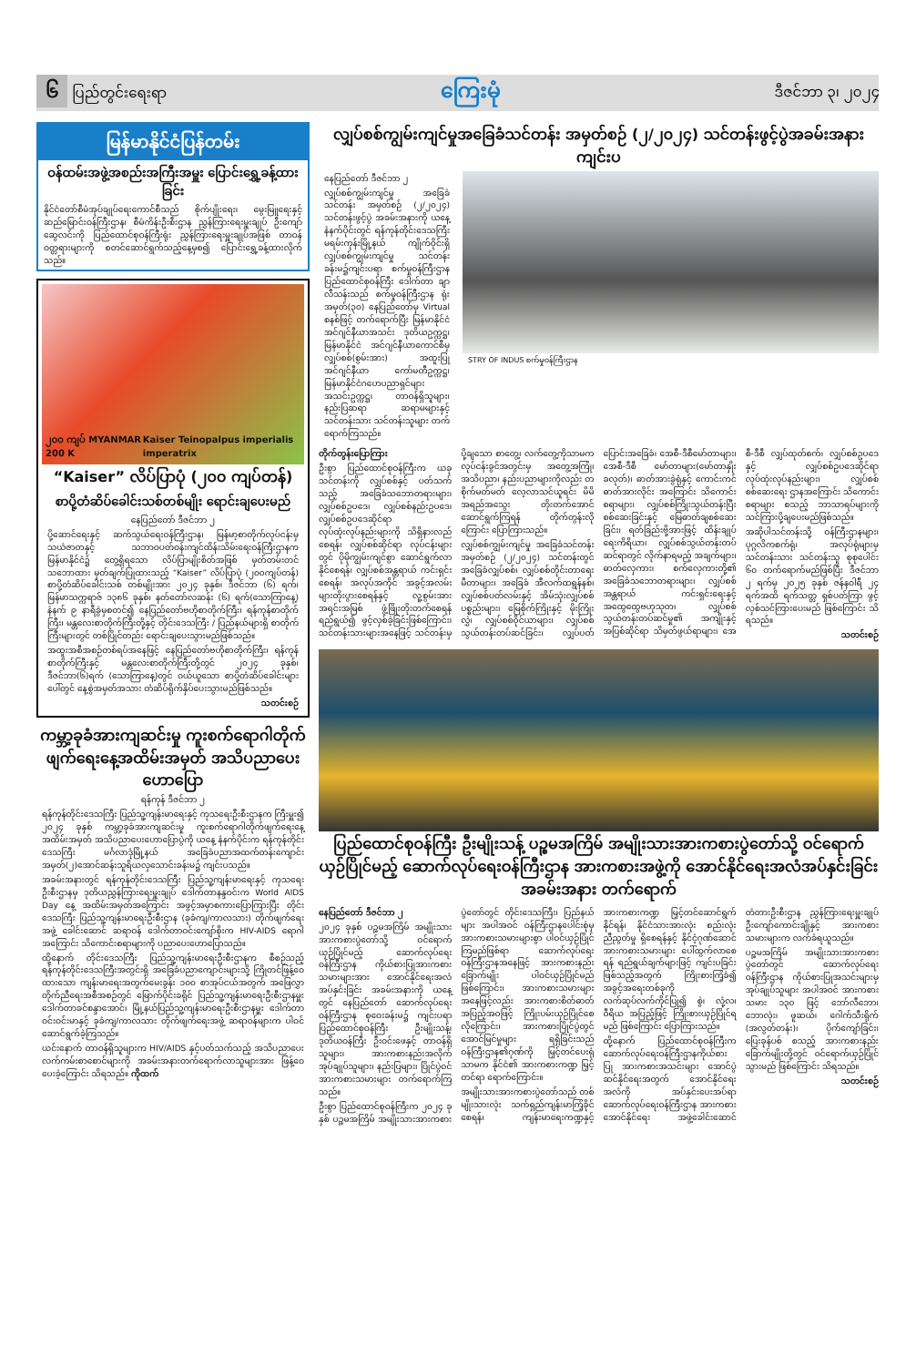၆ ပြည်တွင်းရေးရာ
ကြေးမုံ
ဒီဇင်ဘာ ၃၊ ၂၀၂၄
မြန်မာနိုင်ငံပြန်တမ်း
ဝန်ထမ်းအဖွဲ့အစည်းအကြီးအမှူး ပြောင်းရွှေ့ခန့်ထားခြင်း
နိုင်ငံတော်စီမံအုပ်ချုပ်ရေးကောင်စီသည် စိုက်ပျိုးရေး၊ မွေးမြူရေးနှင့်ဆည်မြောင်းဝန်ကြီးဌာန၊ စီမံကိန်းဦးစီးဌာန ညွှန်ကြားရေးမှူးချုပ် ဦးကျော်ဆွေလင်းကို ပြည်ထောင်စုဝန်ကြီးရုံး ညွှန်ကြားရေးမှူးချုပ်အဖြစ် တာဝန်ဝတ္တရားများကို စတင်ဆောင်ရွက်သည့်နေ့မှစ၍ ပြောင်းရွှေ့ခန့်ထားလိုက်သည်။
၂၀၀ ကျပ် MYANMAR 200 K Kaiser Teinopalpus imperialis imperatrix
“Kaiser” လိပ်ပြာပုံ (၂၀၀ ကျပ်တန်)
စာပို့တံဆိပ်ခေါင်းသစ်တစ်မျိုး ရောင်းချပေးမည်
နေပြည်တော် ဒီဇင်ဘာ ၂
ပို့ဆောင်ရေးနှင့် ဆက်သွယ်ရေးဝန်ကြီးဌာန၊ မြန်မာ့စာတိုက်လုပ်ငန်းမှ သယံဇာတနှင့် သဘာဝပတ်ဝန်းကျင်ထိန်းသိမ်းရေးဝန်ကြီးဌာနက မြန်မာနိုင်ငံ၌ တွေ့ရှိရသော လိပ်ပြာမျိုးစိတ်အဖြစ် မှတ်တမ်းတင် သဘောထား မှတ်ချက်ပြုထားသည့် “Kaiser” လိပ်ပြာပုံ (၂၀၀ကျပ်တန်) စာပို့တံဆိပ်ခေါင်းသစ် တစ်မျိုးအား ၂၀၂၄ ခုနှစ်၊ ဒီဇင်ဘာ (၆) ရက်၊ မြန်မာသက္ကရာဇ် ၁၃၈၆ ခုနှစ်၊ နတ်တော်လဆန်း (၆) ရက်(သောကြာနေ့) နံနက် ၉ နာရီခွဲမှစတင်၍ နေပြည်တော်ဗဟိုစာတိုက်ကြီး၊ ရန်ကုန်စာတိုက်ကြီး၊ မန္တလေးစာတိုက်ကြီးတို့နှင့် တိုင်းဒေသကြီး / ပြည်နယ်များရှိ စာတိုက်ကြီးများတွင် တစ်ပြိုင်တည်း ရောင်းချပေးသွားမည်ဖြစ်သည်။
အထူးအစီအစဉ်တစ်ရပ်အနေဖြင့် နေပြည်တော်ဗဟိုစာတိုက်ကြီး၊ ရန်ကုန်စာတိုက်ကြီးနှင့် မန္တလေးစာတိုက်ကြီးတို့တွင် ၂၀၂၄ ခုနှစ်၊ ဒီဇင်ဘာ(၆)ရက် (သောကြာနေ့)တွင် ဝယ်ယူသော စာပို့တံဆိပ်ခေါင်းများပေါ်တွင် နေ့စွဲအမှတ်အသား တံဆိပ်ရိုက်နှိပ်ပေးသွားမည်ဖြစ်သည်။
သတင်းစဉ်
ကမ္ဘာ့ခုခံအားကျဆင်းမှု ကူးစက်ရောဂါတိုက်ဖျက်ရေးနေ့အထိမ်းအမှတ် အသိပညာပေးဟောပြော
ရန်ကုန် ဒီဇင်ဘာ ၂
ရန်ကုန်တိုင်းဒေသကြီး ပြည်သူ့ကျန်းမာရေးနှင့် ကုသရေးဦးစီးဌာနက ကြီးမှူး၍ ၂၀၂၄ ခုနှစ် ကမ္ဘာ့ခုခံအားကျဆင်းမှု ကူးစက်ရောဂါတိုက်ဖျက်ရေးနေ့ အထိမ်းအမှတ် အသိပညာပေးဟောပြောပွဲကို ယနေ့ နံနက်ပိုင်းက ရန်ကုန်တိုင်းဒေသကြီး မင်္ဂလာဒုံမြို့နယ် အခြေခံပညာအထက်တန်းကျောင်း အမှတ်(၂)အောင်ဆန်းသူရိယလှသောင်းခန်းမ၌ ကျင်းပသည်။
အခမ်းအနားတွင် ရန်ကုန်တိုင်းဒေသကြီး ပြည်သူ့ကျန်းမာရေးနှင့် ကုသရေးဦးစီးဌာနမှ ဒုတိယညွှန်ကြားရေးမှူးချုပ် ဒေါက်တာနန္ဒဝင်းက World AIDS Day နေ့ အထိမ်းအမှတ်အကြောင်း အဖွင့်အမှာစကားပြောကြားပြီး တိုင်းဒေသကြီး ပြည်သူ့ကျန်းမာရေးဦးစီးဌာန (ခုခံကျ/ကာလသား) တိုက်ဖျက်ရေးအဖွဲ့ ခေါင်းဆောင် ဆရာဝန် ဒေါက်တာဝင်းကျော်စိုးက HIV-AIDS ရောဂါအကြောင်း သိကောင်းစရာများကို ပညာပေးဟောပြောသည်။
ထို့နောက် တိုင်းဒေသကြီး ပြည်သူ့ကျန်းမာရေးဦးစီးဌာနက စီစဉ်သည့် ရန်ကုန်တိုင်းဒေသကြီးအတွင်းရှိ အခြေခံပညာကျောင်းများသို့ ကြိုတင်ဖြန့်ဝေထားသော ကျန်းမာရေးအတွက်မေးခွန်း ၁၀၀ စာအုပ်ငယ်အတွက် အဖြေလွှာတိုက်ညီရေးအစီအစဉ်တွင် မြောက်ပိုင်းခရိုင် ပြည်သူ့ကျန်းမာရေးဦးစီးဌာနမှူး ဒေါက်တာခင်စန္ဒာအောင်၊ မြို့နယ်ပြည်သူ့ကျန်းမာရေးဦးစီးဌာနမှူး ဒေါက်တာဝင်းဝင်းမာနှင့် ခုခံကျ/ကာလသား တိုက်ဖျက်ရေးအဖွဲ့ ဆရာဝန်များက ပါဝင်ဆောင်ရွက်ခဲ့ကြသည်။
ယင်းနောက် တာဝန်ရှိသူများက HIV/AIDS နှင့်ပတ်သက်သည့် အသိပညာပေး လက်ကမ်းစာစောင်များကို အခမ်းအနားတက်ရောက်လာသူများအား ဖြန့်ဝေပေးခဲ့ကြောင်း သိရသည်။ ကိုထက်
လျှပ်စစ်ကျွမ်းကျင်မှုအခြေခံသင်တန်း အမှတ်စဉ် (၂/၂၀၂၄) သင်တန်းဖွင့်ပွဲအခမ်းအနား ကျင်းပ
နေပြည်တော် ဒီဇင်ဘာ ၂
လျှပ်စစ်ကျွမ်းကျင်မှု အခြေခံသင်တန်း အမှတ်စဉ် (၂/၂၀၂၄) သင်တန်းဖွင့်ပွဲ အခမ်းအနားကို ယနေ့နံနက်ပိုင်းတွင် ရန်ကုန်တိုင်းဒေသကြီး မရမ်းကုန်းမြို့နယ် ကျိုက်ဝိုင်းရှိ လျှပ်စစ်ကျွမ်းကျင်မှု သင်တန်းခန်းမ၌ကျင်းပရာ စက်မှုဝန်ကြီးဌာန ပြည်ထောင်စုဝန်ကြီး ဒေါက်တာ ချာလီသန်းသည် စက်မှုဝန်ကြီးဌာန ရုံးအမှတ်(၃၀) နေပြည်တော်မှ Virtual စနစ်ဖြင့် တက်ရောက်ပြီး မြန်မာနိုင်ငံ အင်ဂျင်နီယာအသင်း ဒုတိယဥက္ကဋ္ဌ၊ မြန်မာနိုင်ငံ အင်ဂျင်နီယာကောင်စီမှ လျှပ်စစ်(စွမ်းအား) အထူးပြုအင်ဂျင်နီယာ ကော်မတီဥက္ကဋ္ဌ၊ မြန်မာနိုင်ငံဂဟေပညာရှင်များအသင်းဥက္ကဋ္ဌ၊ တာဝန်ရှိသူများ၊ နည်းပြဆရာ ဆရာမများနှင့် သင်တန်းသား သင်တန်းသူများ တက်ရောက်ကြသည်။
STRY OF INDUS စက်မှုဝန်ကြီးဌာန
တိုက်တွန်းပြောကြား
ဦးစွာ ပြည်ထောင်စုဝန်ကြီးက ယခုသင်တန်းကို လျှပ်စစ်နှင့် ပတ်သက်သည့် အခြေခံသဘောတရားများ၊ လျှပ်စစ်ဥပဒေ၊ လျှပ်စစ်နည်းဥပဒေ၊ လျှပ်စစ်ဥပဒေဆိုင်ရာ လုပ်ထုံးလုပ်နည်းများကို သိရှိနားလည်စေရန်၊ လျှပ်စစ်ဆိုင်ရာ လုပ်ငန်းများတွင် ပိုမိုကျွမ်းကျင်စွာ ဆောင်ရွက်လာနိုင်စေရန်၊ လျှပ်စစ်အန္တရာယ် ကင်းရှင်းစေရန်၊ အလုပ်အကိုင် အခွင့်အလမ်းများတိုးပွားစေရန်နှင့် လူ့စွမ်းအားအရင်းအမြစ် ဖွံ့ဖြိုးတိုးတက်စေရန် ရည်ရွယ်၍ ဖွင့်လှစ်ခဲ့ခြင်းဖြစ်ကြောင်း၊ သင်တန်းသားများအနေဖြင့် သင်တန်းမှပို့ချသော စာတွေ့၊ လက်တွေ့ကိုသာမက လုပ်ငန်းခွင်အတွင်းမှ အတွေ့အကြုံ၊ အသိပညာ၊ နည်းပညာများကိုလည်း တစိုက်မတ်မတ် လေ့လာသင်ယူရင်း မိမိအရည်အသွေး တိုးတက်အောင် ဆောင်ရွက်ကြရန် တိုက်တွန်းလိုကြောင်း ပြောကြားသည်။
လျှပ်စစ်ကျွမ်းကျင်မှု အခြေခံသင်တန်း အမှတ်စဉ် (၂/၂၀၂၄) သင်တန်းတွင် အခြေခံလျှပ်စစ်၊ လျှပ်စစ်တိုင်းတာရေး မီတာများ၊ အခြေခံ အီလက်ထရွန်နစ်၊ လျှပ်စစ်ပတ်လမ်းနှင့် အိမ်သုံးလျှပ်စစ်ပစ္စည်းများ၊ မြေစိုက်ကြိုးနှင့် မိုးကြိုးလွှဲ၊ လျှပ်စစ်ဝိုင်ယာများ၊ လျှပ်စစ်သွယ်တန်းတပ်ဆင်ခြင်း၊ လျှပ်ပတ်ပြောင်းအခြေခံ၊ အေစီ-ဒီစီမော်တာများ၊ အေစီ-ဒီစီ မော်တာများ(မော်တာနှိုးခလုတ်)၊ ဓာတ်အားခွဲရုံနှင့် ကောင်းကင်ဓာတ်အားလိုင်း အကြောင်း သိကောင်းစရာများ၊ လျှပ်စစ်ကြိုးသွယ်တန်းပြီး စစ်ဆေးခြင်းနှင့် မြေဓာတ်ချစစ်ဆေးခြင်း၊ ရတ်ခြည်းဗို့အားဖြင့် ထိန်းချုပ်ရေးကိရိယာ၊ လျှပ်စစ်သွယ်တန်းတပ်ဆင်ရာတွင် လိုက်နာရမည့် အချက်များ၊ ဓာတ်လှေကား၊ စက်လှေကားတို့၏ အခြေခံသဘောတရားများ၊ လျှပ်စစ်အန္တရာယ် ကင်းရှင်းရေးနှင့် အထွေထွေဗဟုသုတ၊ လျှပ်စစ်သွယ်တန်းတပ်ဆင်မှု၏ အကျိုးနှင့် အပြစ်ဆိုင်ရာ သိမှတ်ဖွယ်ရာများ၊ အေစီ-ဒီစီ လျှပ်ထုတ်စက်၊ လျှပ်စစ်ဥပဒေနှင့် လျှပ်စစ်ဥပဒေဆိုင်ရာ လုပ်ထုံးလုပ်နည်းများ၊ လျှပ်စစ်စစ်ဆေးရေး ဌာနအကြောင်း သိကောင်းစရာများ စသည့် ဘာသာရပ်များကို သင်ကြားပို့ချပေးမည်ဖြစ်သည်။
အဆိုပါသင်တန်းသို့ ဝန်ကြီးဌာနများ၊ ပုဂ္ဂလိကစက်ရုံ၊ အလုပ်ရုံများမှ သင်တန်းသား သင်တန်းသူ စုစုပေါင်း ၆၀ တက်ရောက်မည်ဖြစ်ပြီး ဒီဇင်ဘာ ၂ ရက်မှ ၂၀၂၅ ခုနှစ် ဇန်နဝါရီ ၂၄ ရက်အထိ ရက်သတ္တ ရှစ်ပတ်ကြာ ဖွင့်လှစ်သင်ကြားပေးမည် ဖြစ်ကြောင်း သိရသည်။
သတင်းစဉ်
ပြည်ထောင်စုဝန်ကြီး ဦးမျိုးသန့် ပဉ္စမအကြိမ် အမျိုးသားအားကစားပွဲတော်သို့ ဝင်ရောက်ယှဉ်ပြိုင်မည့် ဆောက်လုပ်ရေးဝန်ကြီးဌာန အားကစားအဖွဲ့ကို အောင်နိုင်ရေးအလံအပ်နှင်းခြင်းအခမ်းအနား တက်ရောက်
နေပြည်တော် ဒီဇင်ဘာ ၂
၂၀၂၄ ခုနှစ် ပဉ္စမအကြိမ် အမျိုးသား အားကစားပွဲတော်သို့ ဝင်ရောက်ယှဉ်ပြိုင်မည့် ဆောက်လုပ်ရေး ဝန်ကြီးဌာန ကိုယ်စားပြုအားကစားသမားများအား အောင်နိုင်ရေးအလံ အပ်နှင်းခြင်း အခမ်းအနားကို ယနေ့တွင် နေပြည်တော် ဆောက်လုပ်ရေးဝန်ကြီးဌာန စုဝေးခန်းမ၌ ကျင်းပရာ ပြည်ထောင်စုဝန်ကြီး ဦးမျိုးသန့်၊ ဒုတိယဝန်ကြီး ဦးဝင်းဖေနှင့် တာဝန်ရှိသူများ၊ အားကစားနည်းအလိုက်အုပ်ချုပ်သူများ၊ နည်းပြများ၊ ပြိုင်ပွဲဝင်အားကစားသမားများ တက်ရောက်ကြသည်။
ဦးစွာ ပြည်ထောင်စုဝန်ကြီးက ၂၀၂၄ ခုနှစ် ပဉ္စမအကြိမ် အမျိုးသားအားကစားပွဲတော်တွင် တိုင်းဒေသကြီး၊ ပြည်နယ်များ အပါအဝင် ဝန်ကြီးဌာနပေါင်းစုံမှ အားကစားသမားများစွာ ပါဝင်ယှဉ်ပြိုင်ကြမည်ဖြစ်ရာ ဆောက်လုပ်ရေးဝန်ကြီးဌာနအနေဖြင့် အားကစားနည်းခြောက်မျိုး ပါဝင်ယှဉ်ပြိုင်မည်ဖြစ်ကြောင်း၊ အားကစားသမားများ အနေဖြင့်လည်း အားကစားစိတ်ဓာတ်အပြည့်အဝဖြင့် ကြိုးပမ်းယှဉ်ပြိုင်စေလိုကြောင်း၊ အားကစားပြိုင်ပွဲတွင် အောင်မြင်မှုများ ရရှိခြင်းသည် ဝန်ကြီးဌာန၏ဂုဏ်ကို မြှင့်တင်ပေးရုံသာမက နိုင်ငံ၏ အားကစားကဏ္ဍ မြှင့်တင်ရာ ရောက်ကြောင်း။
အမျိုးသားအားကစားပွဲတော်သည် တစ်မျိုးသားလုံး သက်ရှည်ကျန်းမာကြံ့ခိုင်စေရန်၊ ကျန်းမာရေးကဏ္ဍနှင့် အားကစားကဏ္ဍ မြှင့်တင်ဆောင်ရွက်နိုင်ရန်၊ နိုင်ငံသားအားလုံး စည်းလုံးညီညွတ်မှု ရှိစေရန်နှင့် နိုင်ငံ့ဂုဏ်ဆောင် အားကစားသမားများ ပေါ်ထွက်လာစေရန် ရည်ရွယ်ချက်များဖြင့် ကျင်းပခြင်းဖြစ်သည့်အတွက် ကြိုးစားကြံ့ခံ၍ အခွင့်အရေးတစ်ခုကို လက်ဆုပ်လက်ကိုင်ပြု၍ စွဲ၊ လုံ့လ၊ ဝီရိယ အပြည့်ဖြင့် ကြိုးစားယှဉ်ပြိုင်ရမည် ဖြစ်ကြောင်း ပြောကြားသည်။
ထို့နောက် ပြည်ထောင်စုဝန်ကြီးက ဆောက်လုပ်ရေးဝန်ကြီးဌာနကိုယ်စားပြု အားကစားအသင်းများ အောင်ပွဲဆင်နိုင်ရေးအတွက် အောင်နိုင်ရေးအလံကို အပ်နှင်းပေးအပ်ရာ ဆောက်လုပ်ရေးဝန်ကြီးဌာန အားကစားအောင်နိုင်ရေး အဖွဲ့ခေါင်းဆောင် တံတားဦးစီးဌာန ညွှန်ကြားရေးမှူးချုပ် ဦးကျော်ကောင်းချိုနှင့် အားကစားသမားများက လက်ခံရယူသည်။
ပဉ္စမအကြိမ် အမျိုးသားအားကစားပွဲတော်တွင် ဆောက်လုပ်ရေးဝန်ကြီးဌာန ကိုယ်စားပြုအသင်းများမှ အုပ်ချုပ်သူများ အပါအဝင် အားကစားသမား ၁၃၀ ဖြင့် ဘော်လီဘော၊ ဘောလုံး၊ ဖူဆယ်၊ ဂေါက်သီးရိုက် (အလွတ်တန်း)၊ ပိုက်ကျော်ခြင်း၊ ပြေးခုန်ပစ် စသည့် အားကစားနည်းခြောက်မျိုးတို့တွင် ဝင်ရောက်ယှဉ်ပြိုင်သွားမည် ဖြစ်ကြောင်း သိရသည်။
သတင်းစဉ်